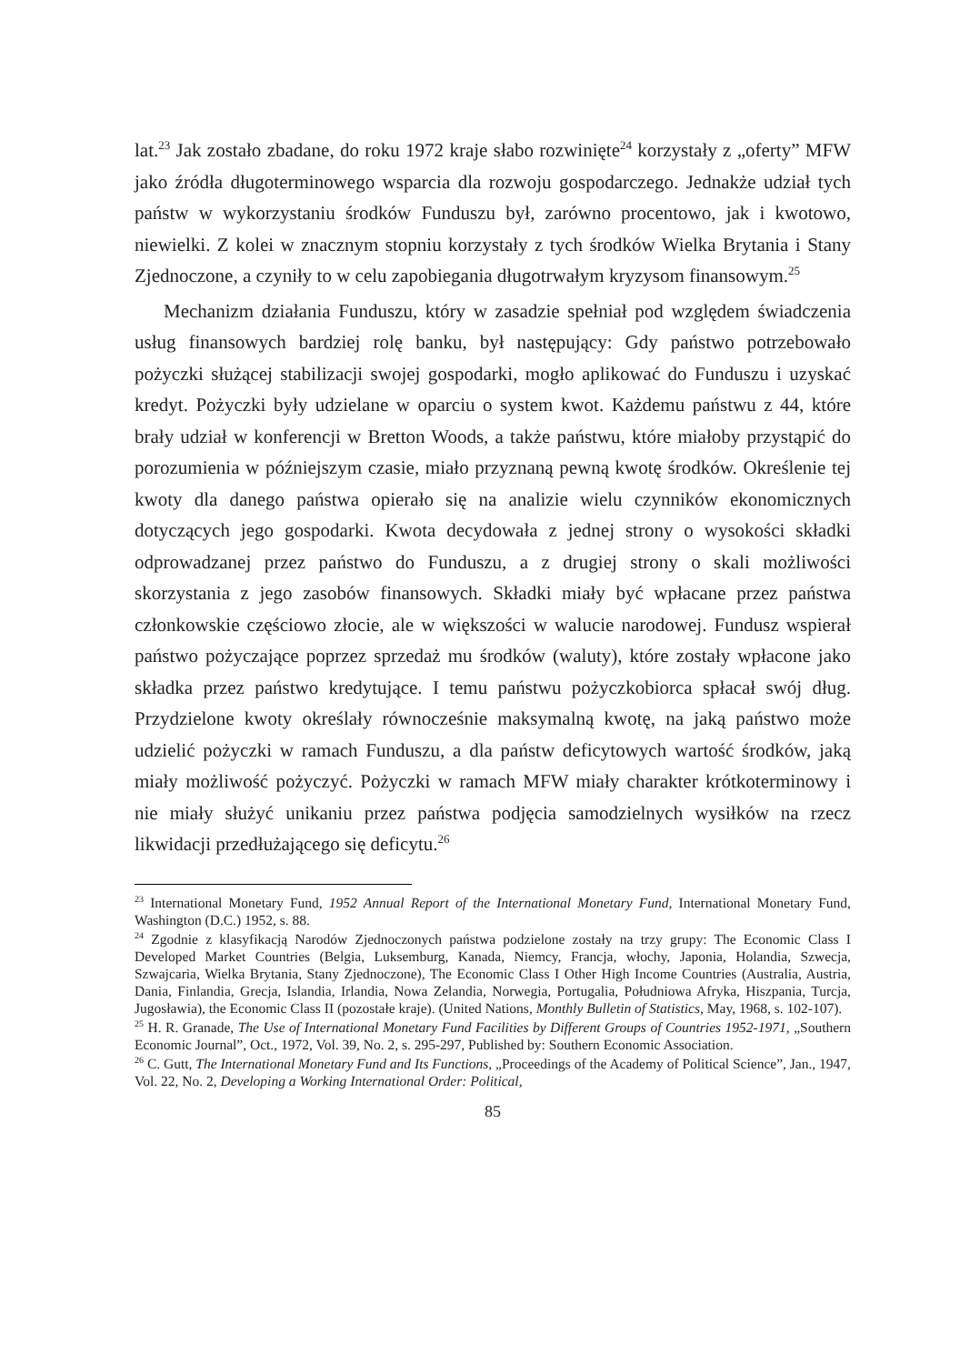lat.<sup>23</sup> Jak zostało zbadane, do roku 1972 kraje słabo rozwinięte<sup>24</sup> korzystały z „oferty” MFW jako źródła długoterminowego wsparcia dla rozwoju gospodarczego. Jednakże udział tych państw w wykorzystaniu środków Funduszu był, zarówno procentowo, jak i kwotowo, niewielki. Z kolei w znacznym stopniu korzystały z tych środków Wielka Brytania i Stany Zjednoczone, a czyniły to w celu zapobiegania długotrwałym kryzysom finansowym.<sup>25</sup>
Mechanizm działania Funduszu, który w zasadzie spełniał pod względem świadczenia usług finansowych bardziej rolę banku, był następujący: Gdy państwo potrzebowało pożyczki służącej stabilizacji swojej gospodarki, mogło aplikować do Funduszu i uzyskać kredyt. Pożyczki były udzielane w oparciu o system kwot. Każdemu państwu z 44, które brały udział w konferencji w Bretton Woods, a także państwu, które miałoby przystąpić do porozumienia w późniejszym czasie, miało przyznaną pewną kwotę środków. Określenie tej kwoty dla danego państwa opierało się na analizie wielu czynników ekonomicznych dotyczących jego gospodarki. Kwota decydowała z jednej strony o wysokości składki odprowadzanej przez państwo do Funduszu, a z drugiej strony o skali możliwości skorzystania z jego zasobów finansowych. Składki miały być wpłacane przez państwa członkowskie częściowo złocie, ale w większości w walucie narodowej. Fundusz wspierał państwo pożyczające poprzez sprzedaż mu środków (waluty), które zostały wpłacone jako składka przez państwo kredytujące. I temu państwu pożyczkobiorca spłacał swój dług. Przydzielone kwoty określały równocześnie maksymalną kwotę, na jaką państwo może udzielić pożyczki w ramach Funduszu, a dla państw deficytowych wartość środków, jaką miały możliwość pożyczyć. Pożyczki w ramach MFW miały charakter krótkoterminowy i nie miały służyć unikaniu przez państwa podjęcia samodzielnych wysiłków na rzecz likwidacji przedłużającego się deficytu.<sup>26</sup>
<sup>23</sup> International Monetary Fund, 1952 Annual Report of the International Monetary Fund, International Monetary Fund, Washington (D.C.) 1952, s. 88.
<sup>24</sup> Zgodnie z klasyfikacją Narodów Zjednoczonych państwa podzielone zostały na trzy grupy: The Economic Class I Developed Market Countries (Belgia, Luksemburg, Kanada, Niemcy, Francja, włochy, Japonia, Holandia, Szwecja, Szwajcaria, Wielka Brytania, Stany Zjednoczone), The Economic Class I Other High Income Countries (Australia, Austria, Dania, Finlandia, Grecja, Islandia, Irlandia, Nowa Zelandia, Norwegia, Portugalia, Południowa Afryka, Hiszpania, Turcja, Jugosławia), the Economic Class II (pozostałe kraje). (United Nations, Monthly Bulletin of Statistics, May, 1968, s. 102-107).
<sup>25</sup> H. R. Granade, The Use of International Monetary Fund Facilities by Different Groups of Countries 1952-1971, „Southern Economic Journal”, Oct., 1972, Vol. 39, No. 2, s. 295-297, Published by: Southern Economic Association.
<sup>26</sup> C. Gutt, The International Monetary Fund and Its Functions, „Proceedings of the Academy of Political Science”, Jan., 1947, Vol. 22, No. 2, Developing a Working International Order: Political,
85